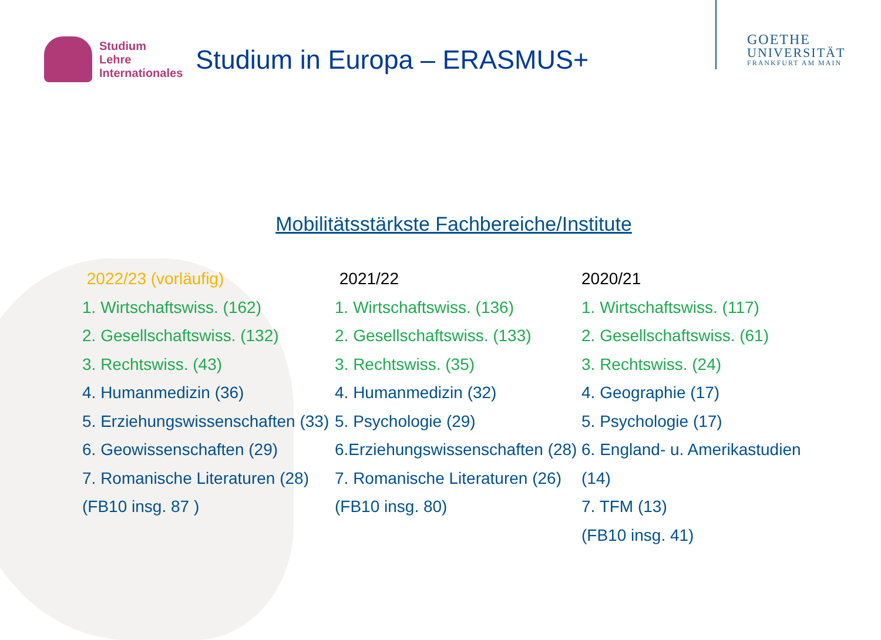Studium
Lehre
Internationales
Studium in Europa – ERASMUS+
GOETHE
UNIVERSITÄT
FRANKFURT AM MAIN
Mobilitätsstärkste Fachbereiche/Institute
2022/23 (vorläufig)
1. Wirtschaftswiss. (162)
2. Gesellschaftswiss. (132)
3. Rechtswiss. (43)
4. Humanmedizin (36)
5. Erziehungswissenschaften (33)
6. Geowissenschaften (29)
7. Romanische Literaturen (28)
(FB10 insg. 87 )
2021/22
1. Wirtschaftswiss. (136)
2. Gesellschaftswiss. (133)
3. Rechtswiss. (35)
4. Humanmedizin (32)
5. Psychologie (29)
6.Erziehungswissenschaften (28)
7. Romanische Literaturen (26)
(FB10 insg. 80)
2020/21
1. Wirtschaftswiss. (117)
2. Gesellschaftswiss. (61)
3. Rechtswiss. (24)
4. Geographie (17)
5. Psychologie (17)
6. England- u. Amerikastudien (14)
7. TFM (13)
(FB10 insg. 41)